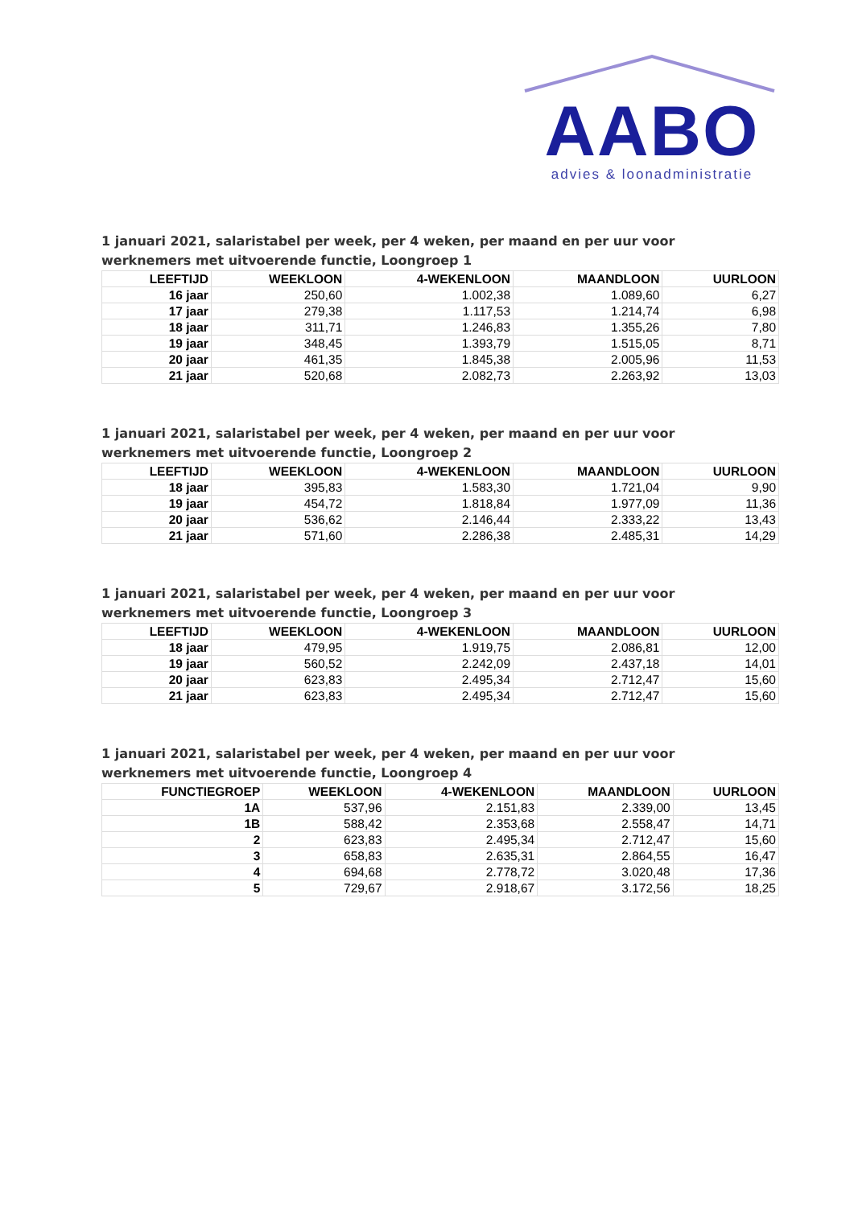AABO
advies & loonadministratie
1 januari 2021, salaristabel per week, per 4 weken, per maand en per uur voor
werknemers met uitvoerende functie, Loongroep 1
| LEEFTIJD | WEEKLOON | 4-WEKENLOON | MAANDLOON | UURLOON |
| --- | --- | --- | --- | --- |
| 16 jaar | 250,60 | 1.002,38 | 1.089,60 | 6,27 |
| 17 jaar | 279,38 | 1.117,53 | 1.214,74 | 6,98 |
| 18 jaar | 311,71 | 1.246,83 | 1.355,26 | 7,80 |
| 19 jaar | 348,45 | 1.393,79 | 1.515,05 | 8,71 |
| 20 jaar | 461,35 | 1.845,38 | 2.005,96 | 11,53 |
| 21 jaar | 520,68 | 2.082,73 | 2.263,92 | 13,03 |
1 januari 2021, salaristabel per week, per 4 weken, per maand en per uur voor
werknemers met uitvoerende functie, Loongroep 2
| LEEFTIJD | WEEKLOON | 4-WEKENLOON | MAANDLOON | UURLOON |
| --- | --- | --- | --- | --- |
| 18 jaar | 395,83 | 1.583,30 | 1.721,04 | 9,90 |
| 19 jaar | 454,72 | 1.818,84 | 1.977,09 | 11,36 |
| 20 jaar | 536,62 | 2.146,44 | 2.333,22 | 13,43 |
| 21 jaar | 571,60 | 2.286,38 | 2.485,31 | 14,29 |
1 januari 2021, salaristabel per week, per 4 weken, per maand en per uur voor
werknemers met uitvoerende functie, Loongroep 3
| LEEFTIJD | WEEKLOON | 4-WEKENLOON | MAANDLOON | UURLOON |
| --- | --- | --- | --- | --- |
| 18 jaar | 479,95 | 1.919,75 | 2.086,81 | 12,00 |
| 19 jaar | 560,52 | 2.242,09 | 2.437,18 | 14,01 |
| 20 jaar | 623,83 | 2.495,34 | 2.712,47 | 15,60 |
| 21 jaar | 623,83 | 2.495,34 | 2.712,47 | 15,60 |
1 januari 2021, salaristabel per week, per 4 weken, per maand en per uur voor
werknemers met uitvoerende functie, Loongroep 4
| FUNCTIEGROEP | WEEKLOON | 4-WEKENLOON | MAANDLOON | UURLOON |
| --- | --- | --- | --- | --- |
| 1A | 537,96 | 2.151,83 | 2.339,00 | 13,45 |
| 1B | 588,42 | 2.353,68 | 2.558,47 | 14,71 |
| 2 | 623,83 | 2.495,34 | 2.712,47 | 15,60 |
| 3 | 658,83 | 2.635,31 | 2.864,55 | 16,47 |
| 4 | 694,68 | 2.778,72 | 3.020,48 | 17,36 |
| 5 | 729,67 | 2.918,67 | 3.172,56 | 18,25 |